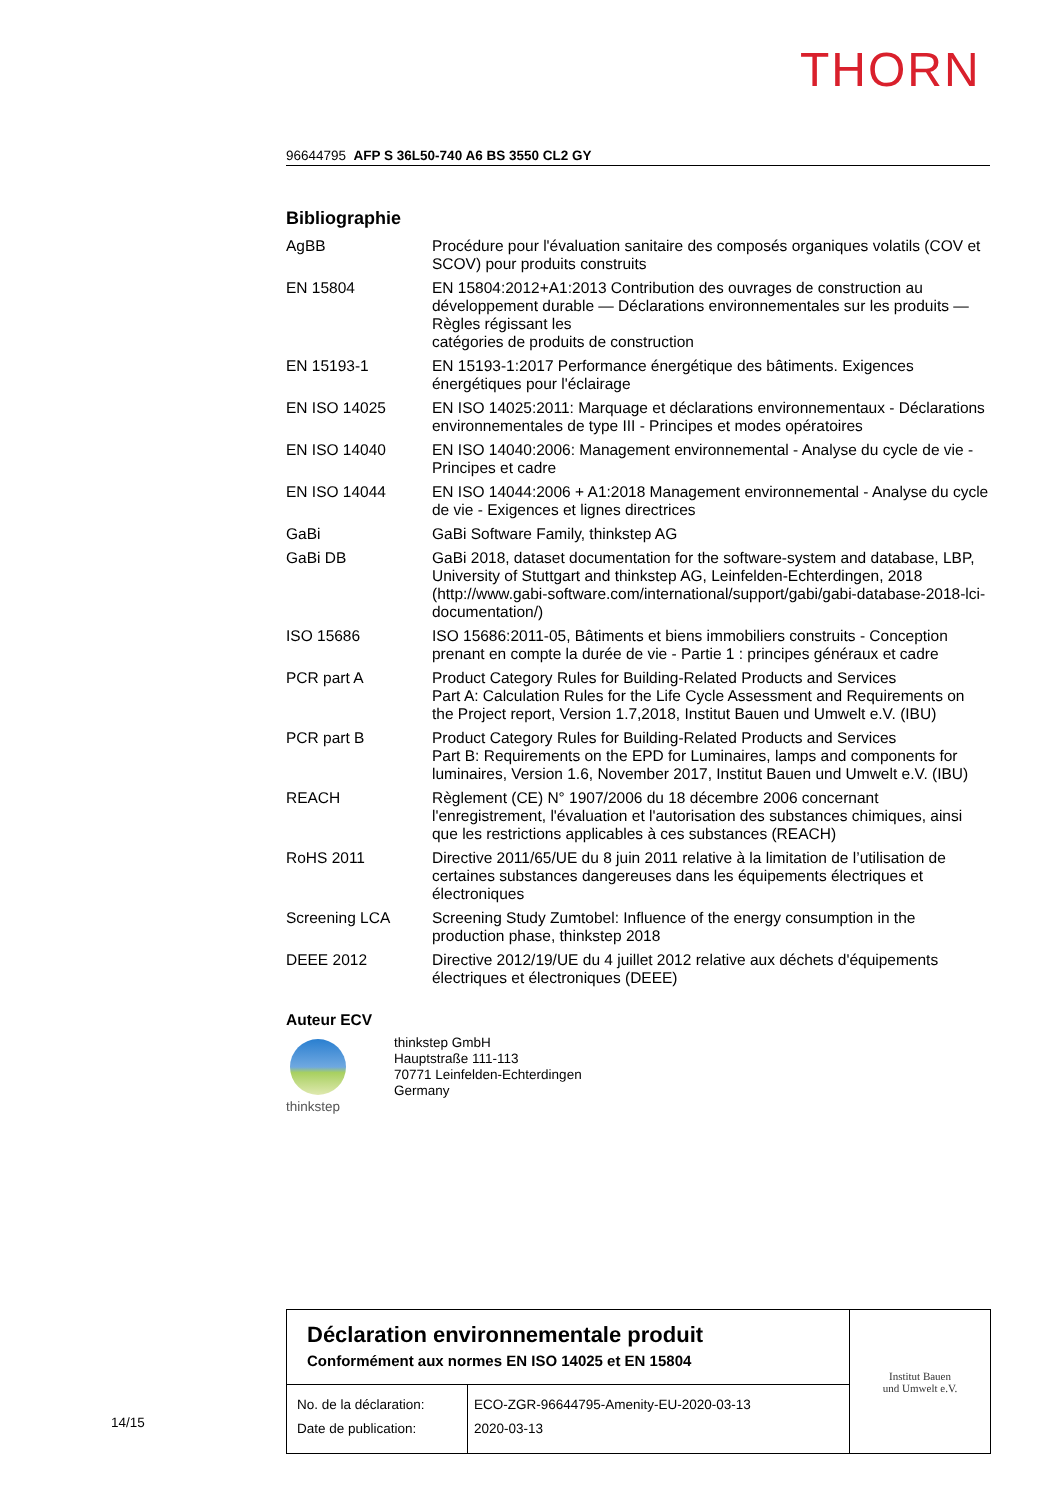THORN
96644795 AFP S 36L50-740 A6 BS 3550 CL2 GY
Bibliographie
| AgBB | Procédure pour l'évaluation sanitaire des composés organiques volatils (COV et SCOV) pour produits construits |
| EN 15804 | EN 15804:2012+A1:2013 Contribution des ouvrages de construction au développement durable — Déclarations environnementales sur les produits — Règles régissant les catégories de produits de construction |
| EN 15193-1 | EN 15193-1:2017 Performance énergétique des bâtiments. Exigences énergétiques pour l'éclairage |
| EN ISO 14025 | EN ISO 14025:2011: Marquage et déclarations environnementaux - Déclarations environnementales de type III - Principes et modes opératoires |
| EN ISO 14040 | EN ISO 14040:2006: Management environnemental - Analyse du cycle de vie - Principes et cadre |
| EN ISO 14044 | EN ISO 14044:2006 + A1:2018 Management environnemental - Analyse du cycle de vie - Exigences et lignes directrices |
| GaBi | GaBi Software Family, thinkstep AG |
| GaBi DB | GaBi 2018, dataset documentation for the software-system and database, LBP, University of Stuttgart and thinkstep AG, Leinfelden-Echterdingen, 2018 (http://www.gabi-software.com/international/support/gabi/gabi-database-2018-lci-documentation/) |
| ISO 15686 | ISO 15686:2011-05, Bâtiments et biens immobiliers construits - Conception prenant en compte la durée de vie - Partie 1 : principes généraux et cadre |
| PCR part A | Product Category Rules for Building-Related Products and Services Part A: Calculation Rules for the Life Cycle Assessment and Requirements on the Project report, Version 1.7,2018, Institut Bauen und Umwelt e.V. (IBU) |
| PCR part B | Product Category Rules for Building-Related Products and Services Part B: Requirements on the EPD for Luminaires, lamps and components for luminaires, Version 1.6, November 2017, Institut Bauen und Umwelt e.V. (IBU) |
| REACH | Règlement (CE) N° 1907/2006 du 18 décembre 2006 concernant l'enregistrement, l'évaluation et l'autorisation des substances chimiques, ainsi que les restrictions applicables à ces substances (REACH) |
| RoHS 2011 | Directive 2011/65/UE du 8 juin 2011 relative à la limitation de l’utilisation de certaines substances dangereuses dans les équipements électriques et électroniques |
| Screening LCA | Screening Study Zumtobel: Influence of the energy consumption in the production phase, thinkstep 2018 |
| DEEE 2012 | Directive 2012/19/UE du 4 juillet 2012 relative aux déchets d'équipements électriques et électroniques (DEEE) |
Auteur ECV
thinkstep thinkstep GmbH
Hauptstraße 111-113
70771 Leinfelden-Echterdingen
Germany
Déclaration environnementale produit
Conformément aux normes EN ISO 14025 et EN 15804
| No. de la déclaration: Date de publication: | ECO-ZGR-96644795-Amenity-EU-2020-03-13 2020-03-13 |
Institut Bauen
und Umwelt e.V.
14/15